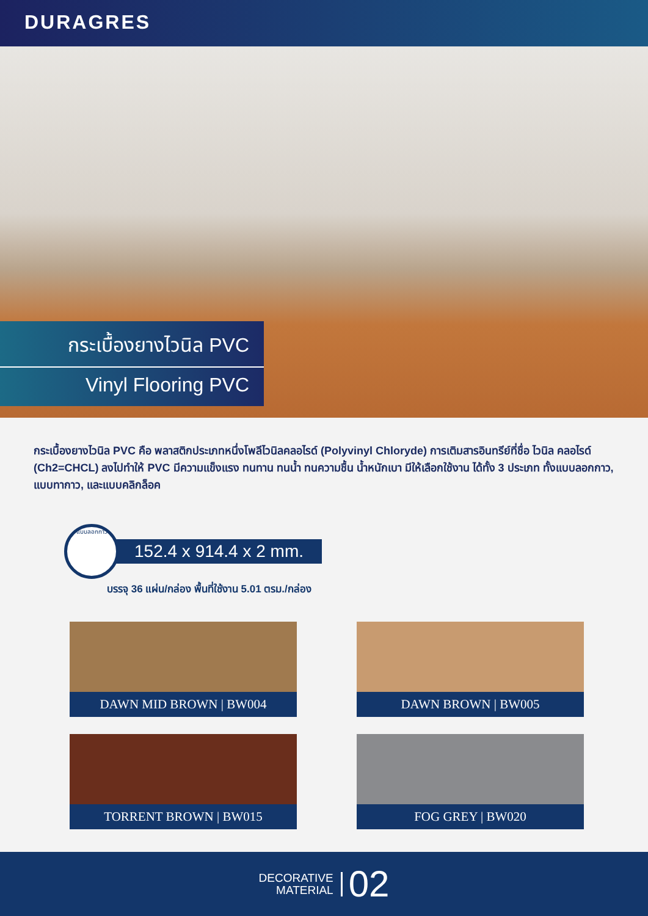DURAGRES
กระเบื้องยางไวนิล PVC
Vinyl Flooring PVC
กระเบื้องยางไวนิล PVC คือ พลาสติกประเภทหนึ่งโพลีไวนิลคลอไรด์ (Polyvinyl Chloryde) การเติมสารอินทรีย์ที่ชื่อ ไวนิล คลอไรด์ (Ch2=CHCL) ลงไปทำให้ PVC มีความแข็งแรง ทนทาน ทนน้ำ ทนความชื้น น้ำหนักเบา มีให้เลือกใช้งาน ได้ทั้ง 3 ประเภท ทั้งแบบลอกกาว, แบบทากาว, และแบบคลิกล็อค
แบบลอกกาว
152.4 x 914.4 x 2 mm.
บรรจุ 36 แผ่น/กล่อง พื้นที่ใช้งาน 5.01 ตรม./กล่อง
DAWN MID BROWN | BW004
DAWN BROWN | BW005
TORRENT BROWN | BW015
FOG GREY | BW020
DECORATIVE
MATERIAL
02